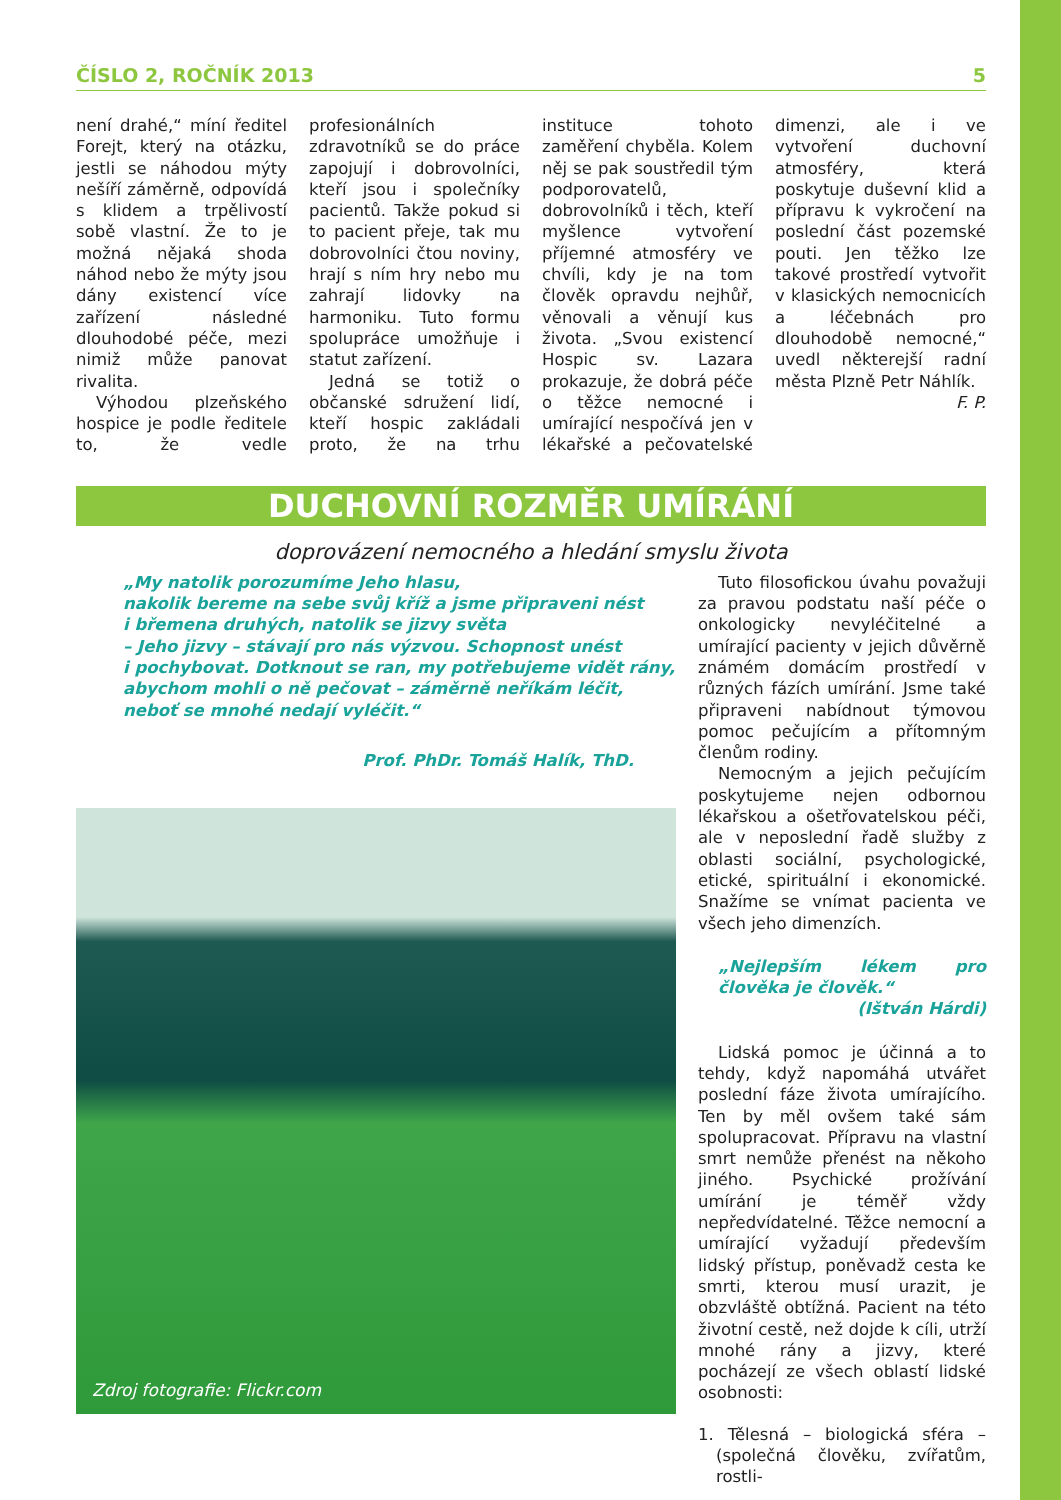ČÍSLO 2, ROČNÍK 2013 5
není drahé,“ míní ředitel Forejt, který na otázku, jestli se náhodou mýty nešíří záměrně, odpovídá s klidem a trpělivostí sobě vlastní. Že to je možná nějaká shoda náhod nebo že mýty jsou dány existencí více zařízení následné dlouhodobé péče, mezi nimiž může panovat rivalita.
Výhodou plzeňského hospice je podle ředitele to, že vedle profesionálních zdravotníků se do práce zapojují i dobrovolníci, kteří jsou i společníky pacientů. Takže pokud si to pacient přeje, tak mu dobrovolníci čtou noviny, hrají s ním hry nebo mu zahrají lidovky na harmoniku. Tuto formu spolupráce umožňuje i statut zařízení.
Jedná se totiž o občanské sdružení lidí, kteří hospic zakládali proto, že na trhu instituce tohoto zaměření chyběla. Kolem něj se pak soustředil tým podporovatelů, dobrovolníků i těch, kteří myšlence vytvoření příjemné atmosféry ve chvíli, kdy je na tom člověk opravdu nejhůř, věnovali a věnují kus života. „Svou existencí Hospic sv. Lazara prokazuje, že dobrá péče o těžce nemocné i umírající nespočívá jen v lékařské a pečovatelské dimenzi, ale i ve vytvoření duchovní atmosféry, která poskytuje duševní klid a přípravu k vykročení na poslední část pozemské pouti. Jen těžko lze takové prostředí vytvořit v klasických nemocnicích a léčebnách pro dlouhodobě nemocné,“ uvedl některejší radní města Plzně Petr Náhlík.
F. P.
DUCHOVNÍ ROZMĚR UMÍRÁNÍ
doprovázení nemocného a hledání smyslu života
„My natolik porozumíme Jeho hlasu,
nakolik bereme na sebe svůj kříž a jsme připraveni nést
i břemena druhých, natolik se jizvy světa
– Jeho jizvy – stávají pro nás výzvou. Schopnost unést
i pochybovat. Dotknout se ran, my potřebujeme vidět rány,
abychom mohli o ně pečovat – záměrně neříkám léčit,
neboť se mnohé nedají vyléčit.“
Prof. PhDr. Tomáš Halík, ThD.
Zdroj fotografie: Flickr.com
Tuto filosofickou úvahu považuji za pravou podstatu naší péče o onkologicky nevyléčitelné a umírající pacienty v jejich důvěrně známém domácím prostředí v různých fázích umírání. Jsme také připraveni nabídnout týmovou pomoc pečujícím a přítomným členům rodiny.
Nemocným a jejich pečujícím poskytujeme nejen odbornou lékařskou a ošetřovatelskou péči, ale v neposlední řadě služby z oblasti sociální, psychologické, etické, spirituální i ekonomické. Snažíme se vnímat pacienta ve všech jeho dimenzích.
„Nejlepším lékem pro člověka je člověk.“
(Ištván Hárdi)
Lidská pomoc je účinná a to tehdy, když napomáhá utvářet poslední fáze života umírajícího. Ten by měl ovšem také sám spolupracovat. Přípravu na vlastní smrt nemůže přenést na někoho jiného. Psychické prožívání umírání je téměř vždy nepředvídatelné. Těžce nemocní a umírající vyžadují především lidský přístup, poněvadž cesta ke smrti, kterou musí urazit, je obzvláště obtížná. Pacient na této životní cestě, než dojde k cíli, utrží mnohé rány a jizvy, které pocházejí ze všech oblastí lidské osobnosti:
1. Tělesná – biologická sféra – (společná člověku, zvířatům, rostli-